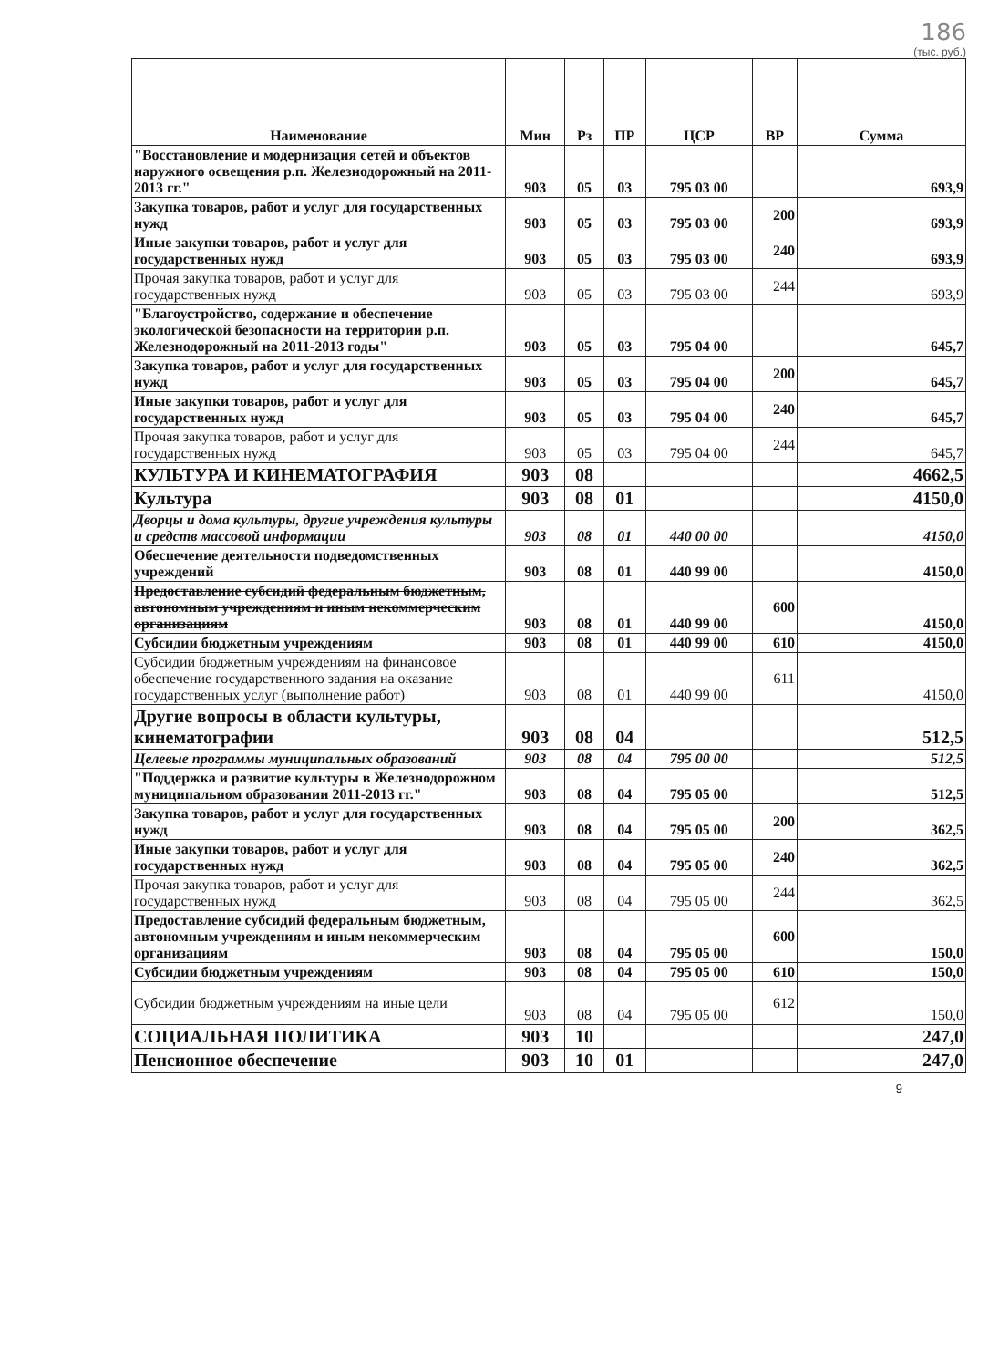186
(тыс. руб.)
| Наименование | Мин | Рз | ПР | ЦСР | ВР | Сумма |
| --- | --- | --- | --- | --- | --- | --- |
| "Восстановление и модернизация сетей и объектов наружного освещения р.п. Железнодорожный на 2011-2013 гг." | 903 | 05 | 03 | 795 03 00 | | 693,9 |
| Закупка товаров, работ и услуг для государственных нужд | 903 | 05 | 03 | 795 03 00 | 200 | 693,9 |
| Иные закупки товаров, работ и услуг для государственных нужд | 903 | 05 | 03 | 795 03 00 | 240 | 693,9 |
| Прочая закупка товаров, работ и услуг для государственных нужд | 903 | 05 | 03 | 795 03 00 | 244 | 693,9 |
| "Благоустройство, содержание и обеспечение экологической безопасности на территории р.п. Железнодорожный на 2011-2013 годы" | 903 | 05 | 03 | 795 04 00 | | 645,7 |
| Закупка товаров, работ и услуг для государственных нужд | 903 | 05 | 03 | 795 04 00 | 200 | 645,7 |
| Иные закупки товаров, работ и услуг для государственных нужд | 903 | 05 | 03 | 795 04 00 | 240 | 645,7 |
| Прочая закупка товаров, работ и услуг для государственных нужд | 903 | 05 | 03 | 795 04 00 | 244 | 645,7 |
| КУЛЬТУРА И КИНЕМАТОГРАФИЯ | 903 | 08 | | | | 4662,5 |
| Культура | 903 | 08 | 01 | | | 4150,0 |
| Дворцы и дома культуры, другие учреждения культуры и средств массовой информации | 903 | 08 | 01 | 440 00 00 | | 4150,0 |
| Обеспечение деятельности подведомственных учреждений | 903 | 08 | 01 | 440 99 00 | | 4150,0 |
| Предоставление субсидий федеральным бюджетным, автономным учреждениям и иным некоммерческим организациям | 903 | 08 | 01 | 440 99 00 | 600 | 4150,0 |
| Субсидии бюджетным учреждениям | 903 | 08 | 01 | 440 99 00 | 610 | 4150,0 |
| Субсидии бюджетным учреждениям на финансовое обеспечение государственного задания на оказание государственных услуг (выполнение работ) | 903 | 08 | 01 | 440 99 00 | 611 | 4150,0 |
| Другие вопросы в области культуры, кинематографии | 903 | 08 | 04 | | | 512,5 |
| Целевые программы муниципальных образований | 903 | 08 | 04 | 795 00 00 | | 512,5 |
| "Поддержка и развитие культуры в Железнодорожном муниципальном образовании 2011-2013 гг." | 903 | 08 | 04 | 795 05 00 | | 512,5 |
| Закупка товаров, работ и услуг для государственных нужд | 903 | 08 | 04 | 795 05 00 | 200 | 362,5 |
| Иные закупки товаров, работ и услуг для государственных нужд | 903 | 08 | 04 | 795 05 00 | 240 | 362,5 |
| Прочая закупка товаров, работ и услуг для государственных нужд | 903 | 08 | 04 | 795 05 00 | 244 | 362,5 |
| Предоставление субсидий федеральным бюджетным, автономным учреждениям и иным некоммерческим организациям | 903 | 08 | 04 | 795 05 00 | 600 | 150,0 |
| Субсидии бюджетным учреждениям | 903 | 08 | 04 | 795 05 00 | 610 | 150,0 |
| Субсидии бюджетным учреждениям на иные цели | 903 | 08 | 04 | 795 05 00 | 612 | 150,0 |
| СОЦИАЛЬНАЯ ПОЛИТИКА | 903 | 10 | | | | 247,0 |
| Пенсионное обеспечение | 903 | 10 | 01 | | | 247,0 |
9